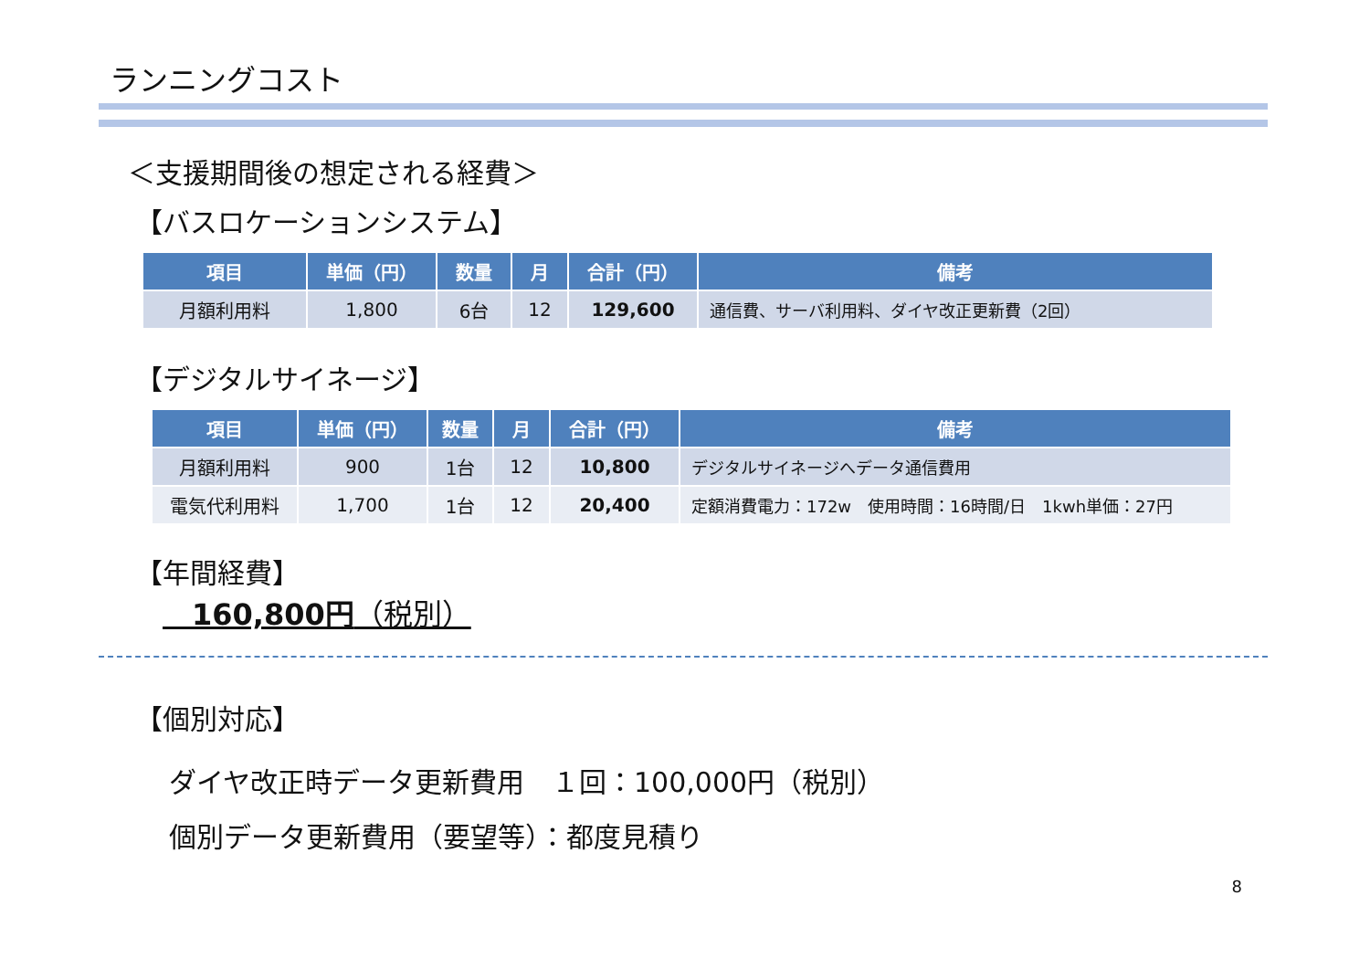ランニングコスト
＜支援期間後の想定される経費＞
【バスロケーションシステム】
| 項目 | 単価（円） | 数量 | 月 | 合計（円） | 備考 |
| --- | --- | --- | --- | --- | --- |
| 月額利用料 | 1,800 | 6台 | 12 | 129,600 | 通信費、サーバ利用料、ダイヤ改正更新費（2回） |
【デジタルサイネージ】
| 項目 | 単価（円） | 数量 | 月 | 合計（円） | 備考 |
| --- | --- | --- | --- | --- | --- |
| 月額利用料 | 900 | 1台 | 12 | 10,800 | デジタルサイネージへデータ通信費用 |
| 電気代利用料 | 1,700 | 1台 | 12 | 20,400 | 定額消費電力：172w 使用時間：16時間/日 1kwh単価：27円 |
【年間経費】
　160,800円（税別）
【個別対応】
ダイヤ改正時データ更新費用　１回：100,000円（税別）
個別データ更新費用（要望等）：都度見積り
8